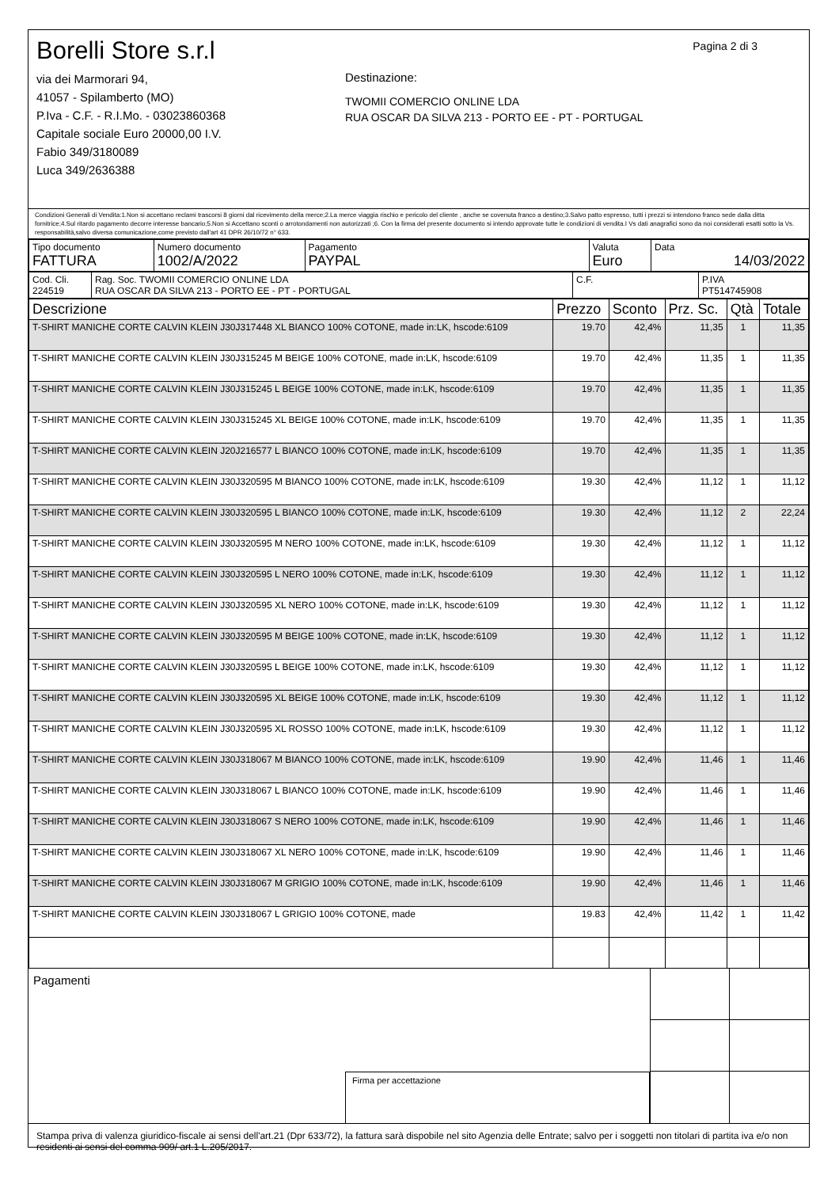Borelli Store s.r.l
via dei Marmorari 94,
41057 - Spilamberto (MO)
P.Iva - C.F. - R.I.Mo. - 03023860368
Capitale sociale Euro 20000,00 I.V.
Fabio 349/3180089
Luca 349/2636388
Pagina 2 di 3
Destinazione:
TWOMII COMERCIO ONLINE LDA
RUA OSCAR DA SILVA 213 - PORTO EE - PT - PORTUGAL
Condizioni Generali di Vendita:1.Non si accettano reclami trascorsi 8 giorni dal ricevimento della merce;2.La merce viaggia rischio e pericolo del cliente , anche se covenuta franco a destino;3.Salvo patto espresso, tutti i prezzi si intendono franco sede dalla ditta fornitrice;4.Sul ritardo pagamento decorre interesse bancario;5.Non si Accettano sconti o arrotondamenti non autorizzati ;6. Con la firma del presente documento si intendo approvate tutte le condizioni di vendita.I Vs dati anagrafici sono da noi considerati esatti sotto la Vs. responsabilità,salvo diversa comunicazione,come previsto dall'art 41 DPR 26/10/72 n° 633.
| Tipo documento FATTURA | Numero documento 1002/A/2022 | Pagamento PAYPAL | Valuta Euro | Data 14/03/2022 |
| Cod. Cli. 224519 | Rag. Soc. TWOMII COMERCIO ONLINE LDA RUA OSCAR DA SILVA 213 - PORTO EE - PT - PORTUGAL | C.F. | P.IVA PT514745908 |
| Descrizione | Prezzo | Sconto | Prz. Sc. | Qtà | Totale |
| --- | --- | --- | --- | --- | --- |
| T-SHIRT MANICHE CORTE CALVIN KLEIN J30J317448 XL BIANCO 100% COTONE, made in:LK, hscode:6109 | 19.70 | 42,4% | 11,35 | 1 | 11,35 |
| T-SHIRT MANICHE CORTE CALVIN KLEIN J30J315245 M BEIGE 100% COTONE, made in:LK, hscode:6109 | 19.70 | 42,4% | 11,35 | 1 | 11,35 |
| T-SHIRT MANICHE CORTE CALVIN KLEIN J30J315245 L BEIGE 100% COTONE, made in:LK, hscode:6109 | 19.70 | 42,4% | 11,35 | 1 | 11,35 |
| T-SHIRT MANICHE CORTE CALVIN KLEIN J30J315245 XL BEIGE 100% COTONE, made in:LK, hscode:6109 | 19.70 | 42,4% | 11,35 | 1 | 11,35 |
| T-SHIRT MANICHE CORTE CALVIN KLEIN J20J216577 L BIANCO 100% COTONE, made in:LK, hscode:6109 | 19.70 | 42,4% | 11,35 | 1 | 11,35 |
| T-SHIRT MANICHE CORTE CALVIN KLEIN J30J320595 M BIANCO 100% COTONE, made in:LK, hscode:6109 | 19.30 | 42,4% | 11,12 | 1 | 11,12 |
| T-SHIRT MANICHE CORTE CALVIN KLEIN J30J320595 L BIANCO 100% COTONE, made in:LK, hscode:6109 | 19.30 | 42,4% | 11,12 | 2 | 22,24 |
| T-SHIRT MANICHE CORTE CALVIN KLEIN J30J320595 M NERO 100% COTONE, made in:LK, hscode:6109 | 19.30 | 42,4% | 11,12 | 1 | 11,12 |
| T-SHIRT MANICHE CORTE CALVIN KLEIN J30J320595 L NERO 100% COTONE, made in:LK, hscode:6109 | 19.30 | 42,4% | 11,12 | 1 | 11,12 |
| T-SHIRT MANICHE CORTE CALVIN KLEIN J30J320595 XL NERO 100% COTONE, made in:LK, hscode:6109 | 19.30 | 42,4% | 11,12 | 1 | 11,12 |
| T-SHIRT MANICHE CORTE CALVIN KLEIN J30J320595 M BEIGE 100% COTONE, made in:LK, hscode:6109 | 19.30 | 42,4% | 11,12 | 1 | 11,12 |
| T-SHIRT MANICHE CORTE CALVIN KLEIN J30J320595 L BEIGE 100% COTONE, made in:LK, hscode:6109 | 19.30 | 42,4% | 11,12 | 1 | 11,12 |
| T-SHIRT MANICHE CORTE CALVIN KLEIN J30J320595 XL BEIGE 100% COTONE, made in:LK, hscode:6109 | 19.30 | 42,4% | 11,12 | 1 | 11,12 |
| T-SHIRT MANICHE CORTE CALVIN KLEIN J30J320595 XL ROSSO 100% COTONE, made in:LK, hscode:6109 | 19.30 | 42,4% | 11,12 | 1 | 11,12 |
| T-SHIRT MANICHE CORTE CALVIN KLEIN J30J318067 M BIANCO 100% COTONE, made in:LK, hscode:6109 | 19.90 | 42,4% | 11,46 | 1 | 11,46 |
| T-SHIRT MANICHE CORTE CALVIN KLEIN J30J318067 L BIANCO 100% COTONE, made in:LK, hscode:6109 | 19.90 | 42,4% | 11,46 | 1 | 11,46 |
| T-SHIRT MANICHE CORTE CALVIN KLEIN J30J318067 S NERO 100% COTONE, made in:LK, hscode:6109 | 19.90 | 42,4% | 11,46 | 1 | 11,46 |
| T-SHIRT MANICHE CORTE CALVIN KLEIN J30J318067 XL NERO 100% COTONE, made in:LK, hscode:6109 | 19.90 | 42,4% | 11,46 | 1 | 11,46 |
| T-SHIRT MANICHE CORTE CALVIN KLEIN J30J318067 M GRIGIO 100% COTONE, made in:LK, hscode:6109 | 19.90 | 42,4% | 11,46 | 1 | 11,46 |
| T-SHIRT MANICHE CORTE CALVIN KLEIN J30J318067 L GRIGIO 100% COTONE, made | 19.83 | 42,4% | 11,42 | 1 | 11,42 |
Pagamenti
Firma per accettazione
Stampa priva di valenza giuridico-fiscale ai sensi dell'art.21 (Dpr 633/72), la fattura sarà dispobile nel sito Agenzia delle Entrate; salvo per i soggetti non titolari di partita iva e/o non residenti ai sensi del comma 909/ art.1 L.205/2017.